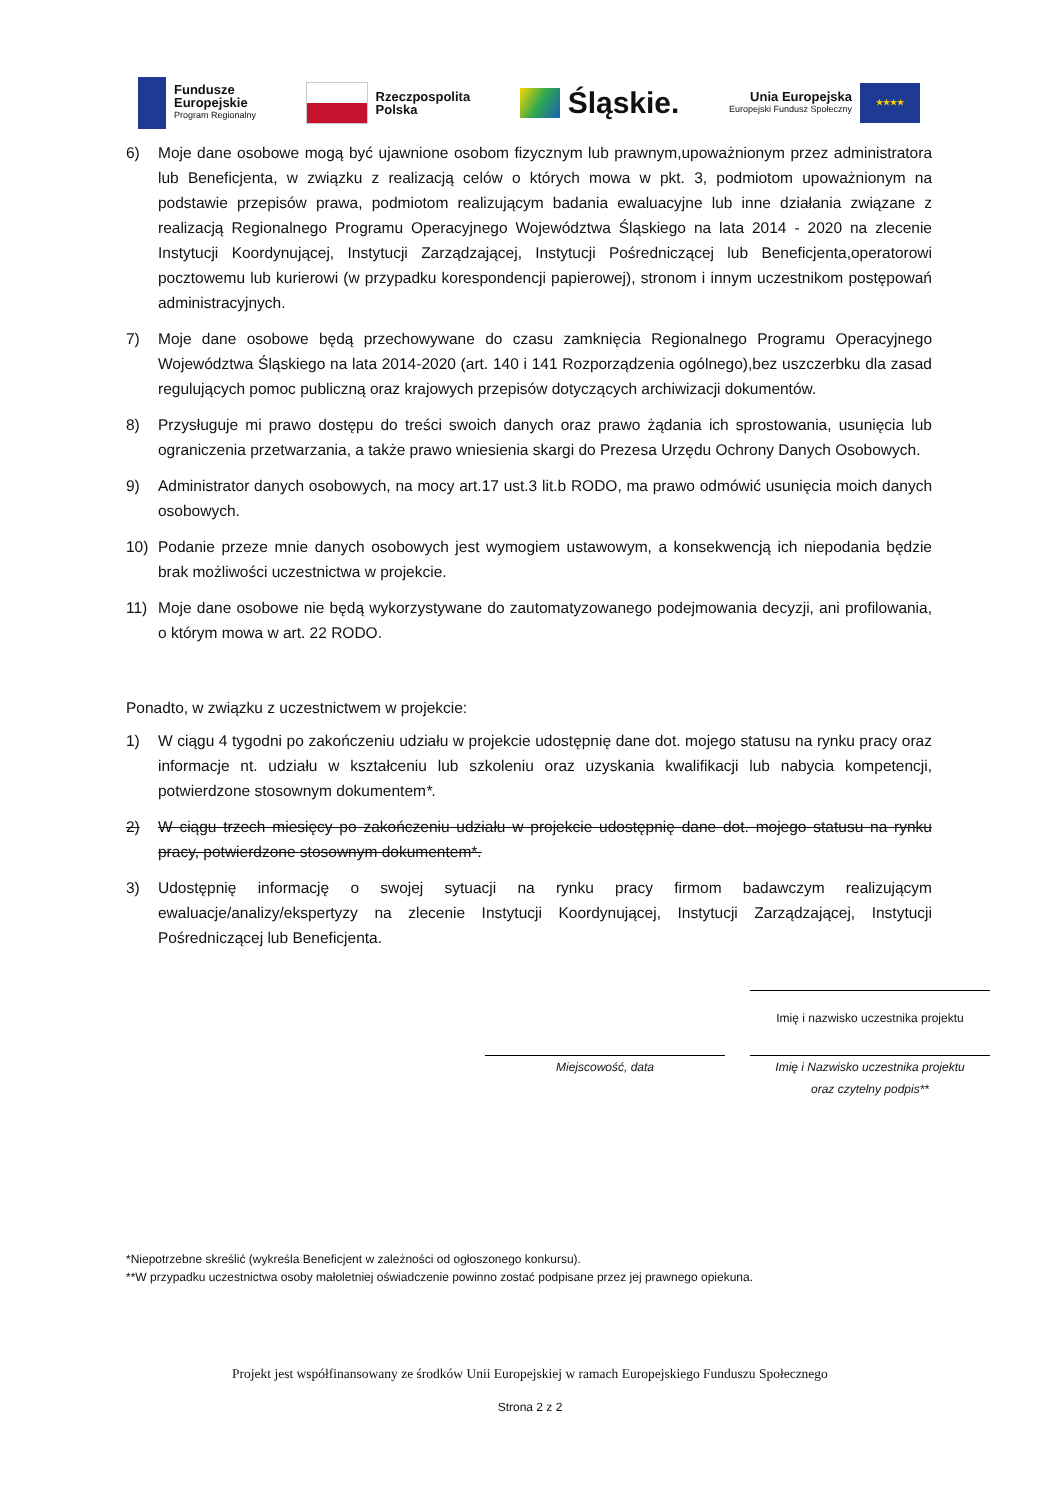Fundusze
Europejskie
Program Regionalny
Rzeczpospolita
Polska
Śląskie.
Unia Europejska
Europejski Fundusz Społeczny
★★★★
6) Moje dane osobowe mogą być ujawnione osobom fizycznym lub prawnym,upoważnionym przez administratora lub Beneficjenta, w związku z realizacją celów o których mowa w pkt. 3, podmiotom upoważnionym na podstawie przepisów prawa, podmiotom realizującym badania ewaluacyjne lub inne działania związane z realizacją Regionalnego Programu Operacyjnego Województwa Śląskiego na lata 2014 - 2020 na zlecenie Instytucji Koordynującej, Instytucji Zarządzającej, Instytucji Pośredniczącej lub Beneficjenta,operatorowi pocztowemu lub kurierowi (w przypadku korespondencji papierowej), stronom i innym uczestnikom postępowań administracyjnych.
7) Moje dane osobowe będą przechowywane do czasu zamknięcia Regionalnego Programu Operacyjnego Województwa Śląskiego na lata 2014-2020 (art. 140 i 141 Rozporządzenia ogólnego),bez uszczerbku dla zasad regulujących pomoc publiczną oraz krajowych przepisów dotyczących archiwizacji dokumentów.
8) Przysługuje mi prawo dostępu do treści swoich danych oraz prawo żądania ich sprostowania, usunięcia lub ograniczenia przetwarzania, a także prawo wniesienia skargi do Prezesa Urzędu Ochrony Danych Osobowych.
9) Administrator danych osobowych, na mocy art.17 ust.3 lit.b RODO, ma prawo odmówić usunięcia moich danych osobowych.
10) Podanie przeze mnie danych osobowych jest wymogiem ustawowym, a konsekwencją ich niepodania będzie brak możliwości uczestnictwa w projekcie.
11) Moje dane osobowe nie będą wykorzystywane do zautomatyzowanego podejmowania decyzji, ani profilowania, o którym mowa w art. 22 RODO.
Ponadto, w związku z uczestnictwem w projekcie:
1) W ciągu 4 tygodni po zakończeniu udziału w projekcie udostępnię dane dot. mojego statusu na rynku pracy oraz informacje nt. udziału w kształceniu lub szkoleniu oraz uzyskania kwalifikacji lub nabycia kompetencji, potwierdzone stosownym dokumentem*.
2) W ciągu trzech miesięcy po zakończeniu udziału w projekcie udostępnię dane dot. mojego statusu na rynku pracy, potwierdzone stosownym dokumentem*.
3) Udostępnię informację o swojej sytuacji na rynku pracy firmom badawczym realizującym ewaluacje/analizy/ekspertyzy na zlecenie Instytucji Koordynującej, Instytucji Zarządzającej, Instytucji Pośredniczącej lub Beneficjenta.
Imię i nazwisko uczestnika projektu
Miejscowość, data Imię i Nazwisko uczestnika projektu
oraz czytelny podpis**
*Niepotrzebne skreślić (wykreśla Beneficjent w zależności od ogłoszonego konkursu).
**W przypadku uczestnictwa osoby małoletniej oświadczenie powinno zostać podpisane przez jej prawnego opiekuna.
Projekt jest współfinansowany ze środków Unii Europejskiej w ramach Europejskiego Funduszu Społecznego
Strona 2 z 2